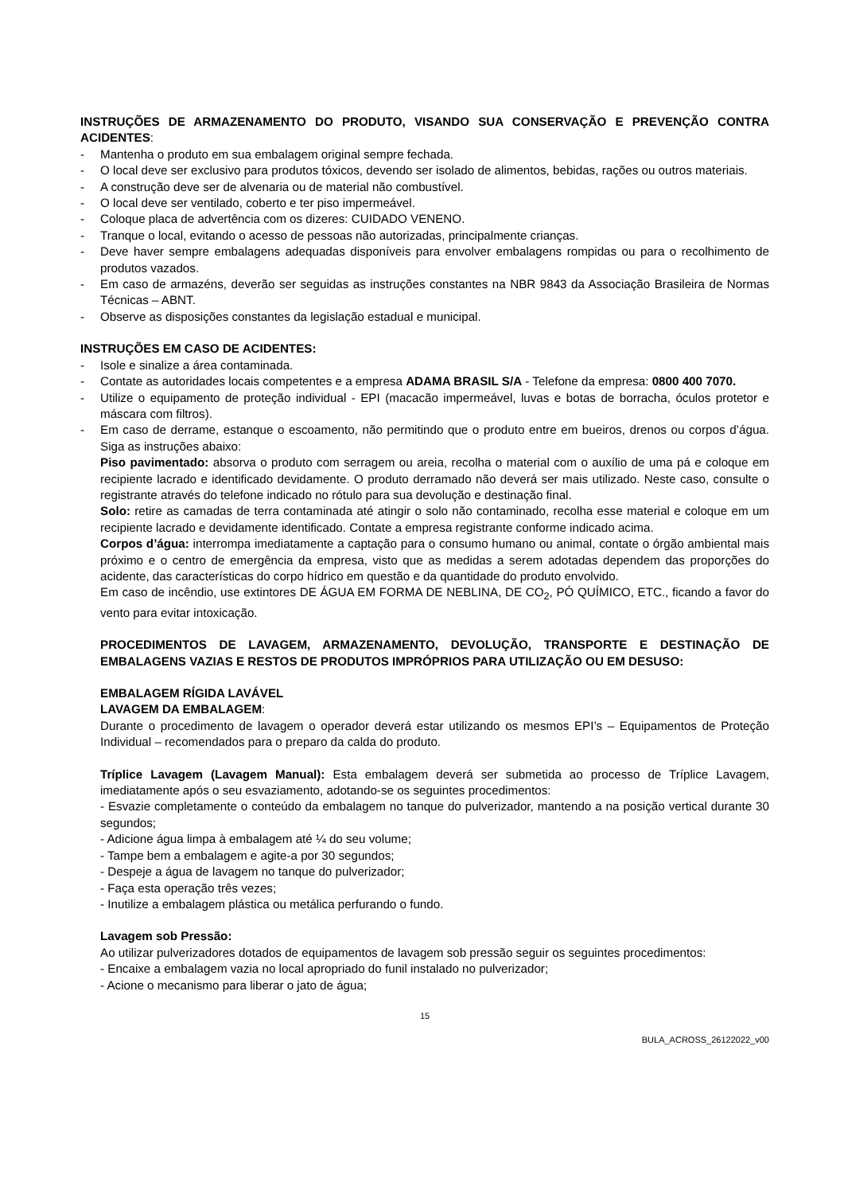INSTRUÇÕES DE ARMAZENAMENTO DO PRODUTO, VISANDO SUA CONSERVAÇÃO E PREVENÇÃO CONTRA ACIDENTES:
- Mantenha o produto em sua embalagem original sempre fechada.
- O local deve ser exclusivo para produtos tóxicos, devendo ser isolado de alimentos, bebidas, rações ou outros materiais.
- A construção deve ser de alvenaria ou de material não combustível.
- O local deve ser ventilado, coberto e ter piso impermeável.
- Coloque placa de advertência com os dizeres: CUIDADO VENENO.
- Tranque o local, evitando o acesso de pessoas não autorizadas, principalmente crianças.
- Deve haver sempre embalagens adequadas disponíveis para envolver embalagens rompidas ou para o recolhimento de produtos vazados.
- Em caso de armazéns, deverão ser seguidas as instruções constantes na NBR 9843 da Associação Brasileira de Normas Técnicas – ABNT.
- Observe as disposições constantes da legislação estadual e municipal.
INSTRUÇÕES EM CASO DE ACIDENTES:
- Isole e sinalize a área contaminada.
- Contate as autoridades locais competentes e a empresa ADAMA BRASIL S/A - Telefone da empresa: 0800 400 7070.
- Utilize o equipamento de proteção individual - EPI (macacão impermeável, luvas e botas de borracha, óculos protetor e máscara com filtros).
- Em caso de derrame, estanque o escoamento, não permitindo que o produto entre em bueiros, drenos ou corpos d’água. Siga as instruções abaixo:
Piso pavimentado: absorva o produto com serragem ou areia, recolha o material com o auxílio de uma pá e coloque em recipiente lacrado e identificado devidamente. O produto derramado não deverá ser mais utilizado. Neste caso, consulte o registrante através do telefone indicado no rótulo para sua devolução e destinação final.
Solo: retire as camadas de terra contaminada até atingir o solo não contaminado, recolha esse material e coloque em um recipiente lacrado e devidamente identificado. Contate a empresa registrante conforme indicado acima.
Corpos d’água: interrompa imediatamente a captação para o consumo humano ou animal, contate o órgão ambiental mais próximo e o centro de emergência da empresa, visto que as medidas a serem adotadas dependem das proporções do acidente, das características do corpo hídrico em questão e da quantidade do produto envolvido.
Em caso de incêndio, use extintores DE ÁGUA EM FORMA DE NEBLINA, DE CO<sub>2</sub>, PÓ QUÍMICO, ETC., ficando a favor do vento para evitar intoxicação.
PROCEDIMENTOS DE LAVAGEM, ARMAZENAMENTO, DEVOLUÇÃO, TRANSPORTE E DESTINAÇÃO DE EMBALAGENS VAZIAS E RESTOS DE PRODUTOS IMPRÓPRIOS PARA UTILIZAÇÃO OU EM DESUSO:
EMBALAGEM RÍGIDA LAVÁVEL
LAVAGEM DA EMBALAGEM:
Durante o procedimento de lavagem o operador deverá estar utilizando os mesmos EPI’s – Equipamentos de Proteção Individual – recomendados para o preparo da calda do produto.
Tríplice Lavagem (Lavagem Manual): Esta embalagem deverá ser submetida ao processo de Tríplice Lavagem, imediatamente após o seu esvaziamento, adotando-se os seguintes procedimentos:
- Esvazie completamente o conteúdo da embalagem no tanque do pulverizador, mantendo a na posição vertical durante 30 segundos;
- Adicione água limpa à embalagem até ¼ do seu volume;
- Tampe bem a embalagem e agite-a por 30 segundos;
- Despeje a água de lavagem no tanque do pulverizador;
- Faça esta operação três vezes;
- Inutilize a embalagem plástica ou metálica perfurando o fundo.
Lavagem sob Pressão:
Ao utilizar pulverizadores dotados de equipamentos de lavagem sob pressão seguir os seguintes procedimentos:
- Encaixe a embalagem vazia no local apropriado do funil instalado no pulverizador;
- Acione o mecanismo para liberar o jato de água;
15
BULA_ACROSS_26122022_v00